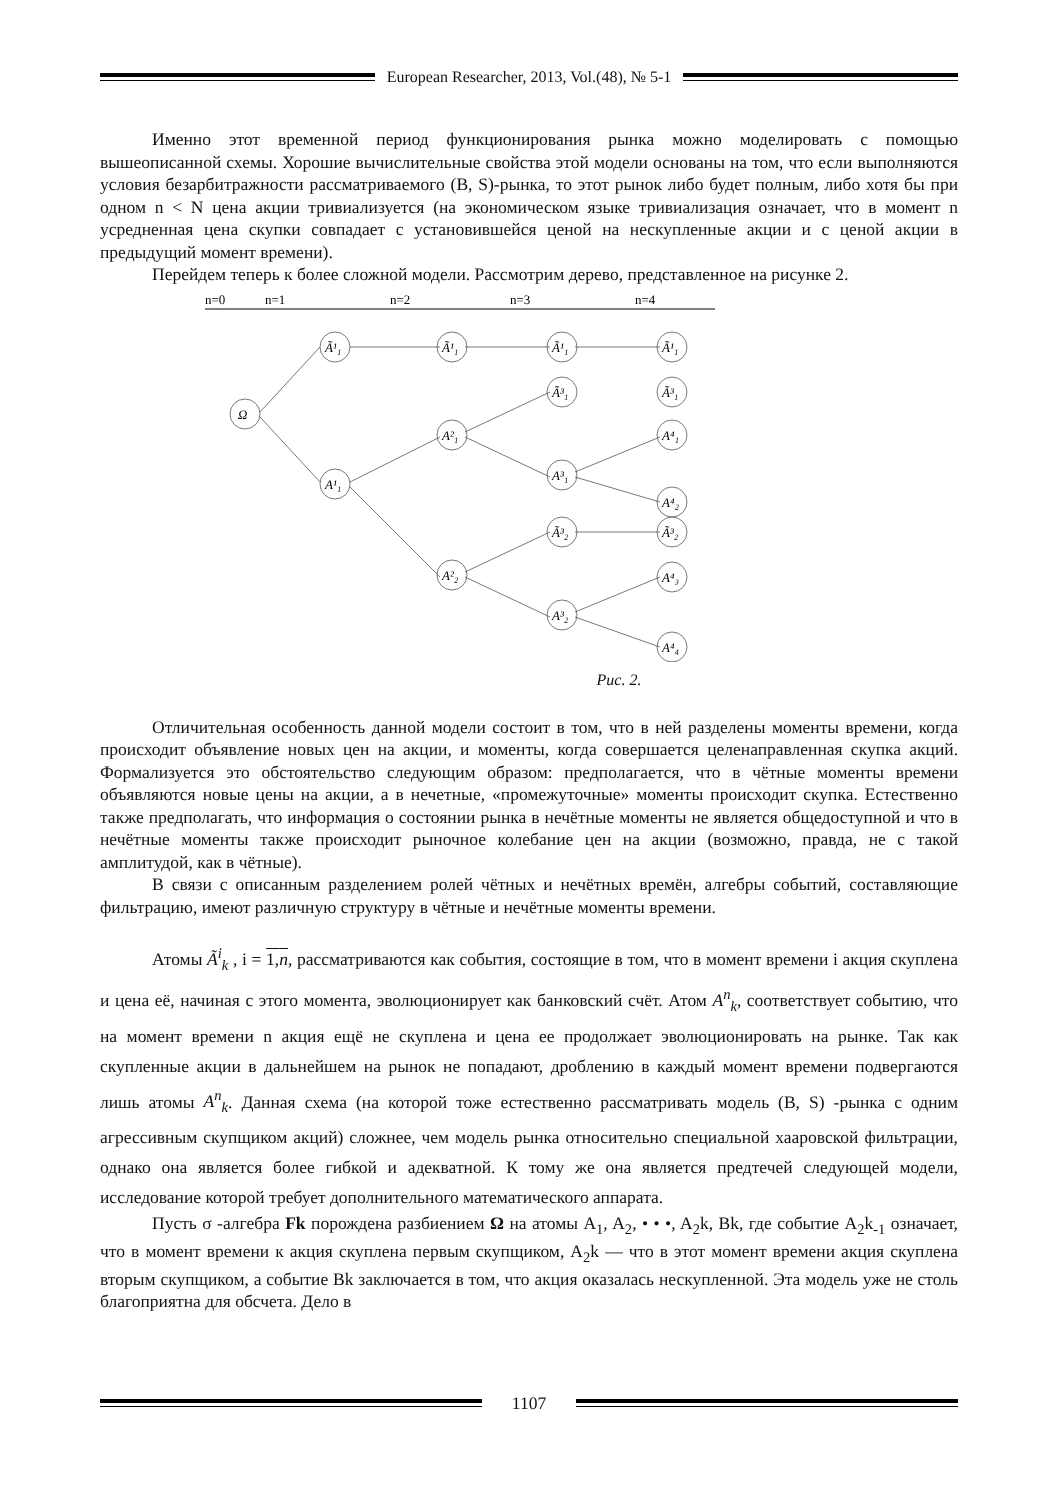European Researcher, 2013, Vol.(48), № 5-1
Именно этот временной период функционирования рынка можно моделировать с помощью вышеописанной схемы. Хорошие вычислительные свойства этой модели основаны на том, что если выполняются условия безарбитражности рассматриваемого (B, S)-рынка, то этот рынок либо будет полным, либо хотя бы при одном n < N цена акции тривиализуется (на экономическом языке тривиализация означает, что в момент n усредненная цена скупки совпадает с установившейся ценой на нескупленные акции и с ценой акции в предыдущий момент времени).
Перейдем теперь к более сложной модели. Рассмотрим дерево, представленное на рисунке 2.
n=0
n=1
n=2
n=3
n=4
Ω
Ã¹₁
A¹₁
Ã¹₁
A²₁
A²₂
Ã¹₁
Ã³₁
A³₁
Ã³₂
A³₂
Ã¹₁
Ã³₁
A⁴₁
A⁴₂
Ã³₂
A⁴₃
A⁴₄
Рис. 2.
Отличительная особенность данной модели состоит в том, что в ней разделены моменты времени, когда происходит объявление новых цен на акции, и моменты, когда совершается целенаправленная скупка акций. Формализуется это обстоятельство следующим образом: предполагается, что в чётные моменты времени объявляются новые цены на акции, а в нечетные, «промежуточные» моменты происходит скупка. Естественно также предполагать, что информация о состоянии рынка в нечётные моменты не является общедоступной и что в нечётные моменты также происходит рыночное колебание цен на акции (возможно, правда, не с такой амплитудой, как в чётные).
В связи с описанным разделением ролей чётных и нечётных времён, алгебры событий, составляющие фильтрацию, имеют различную структуру в чётные и нечётные моменты времени.
Атомы Ã<sup>i</sup><sub>k</sub> , i = 1,n, рассматриваются как события, состоящие в том, что в момент времени i акция скуплена и цена её, начиная с этого момента, эволюционирует как банковский счёт. Атом A<sup>n</sup><sub>k</sub>, соответствует событию, что на момент времени n акция ещё не скуплена и цена ее продолжает эволюционировать на рынке. Так как скупленные акции в дальнейшем на рынок не попадают, дроблению в каждый момент времени подвергаются лишь атомы A<sup>n</sup><sub>k</sub>. Данная схема (на которой тоже естественно рассматривать модель (B, S) -рынка с одним агрессивным скупщиком акций) сложнее, чем модель рынка относительно специальной хааровской фильтрации, однако она является более гибкой и адекватной. К тому же она является предтечей следующей модели, исследование которой требует дополнительного математического аппарата.
Пусть σ -алгебра Fk порождена разбиением Ω на атомы A<sub>1</sub>, A<sub>2</sub>, • • •, A<sub>2</sub>k, Bk, где событие A<sub>2</sub>k<sub>-1</sub> означает, что в момент времени к акция скуплена первым скупщиком, A<sub>2</sub>k — что в этот момент времени акция скуплена вторым скупщиком, а событие Bk заключается в том, что акция оказалась нескупленной. Эта модель уже не столь благоприятна для обсчета. Дело в
1107